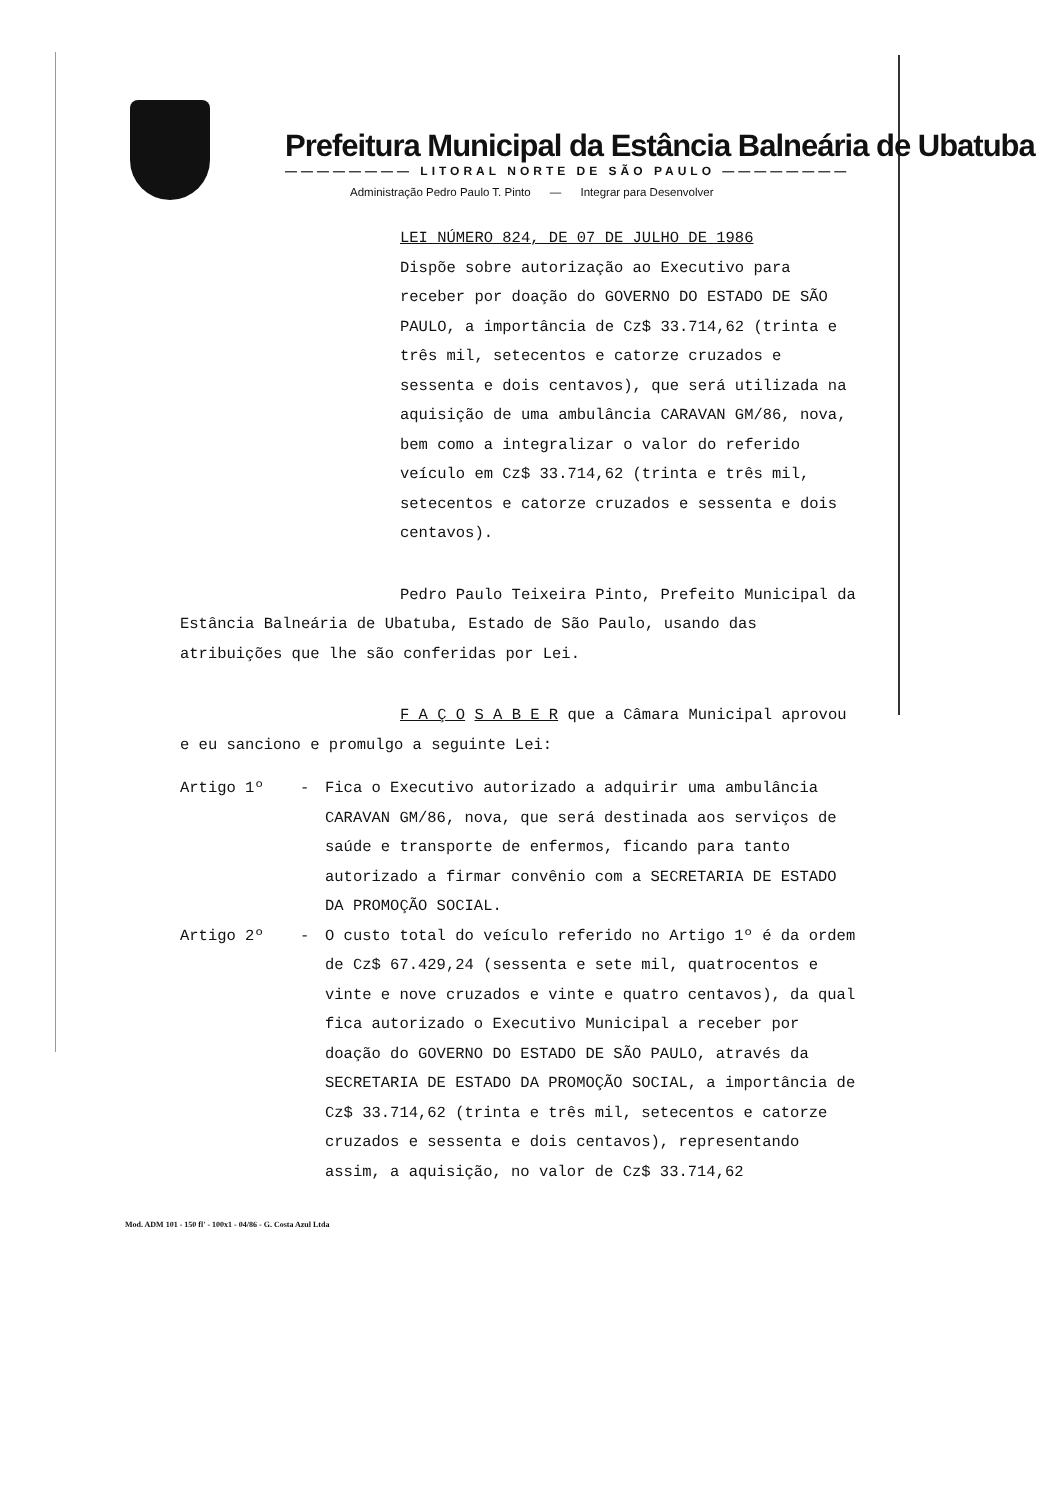Prefeitura Municipal da Estância Balneária de Ubatuba
———————— LITORAL NORTE DE SÃO PAULO ————————
Administração Pedro Paulo T. Pinto — Integrar para Desenvolver
LEI NÚMERO 824, DE 07 DE JULHO DE 1986
Dispõe sobre autorização ao Executivo para receber por doação do GOVERNO DO ESTADO DE SÃO PAULO, a importância de Cz$ 33.714,62 (trinta e três mil, setecentos e catorze cruzados e sessenta e dois centavos), que será utilizada na aquisição de uma ambulância CARAVAN GM/86, nova, bem como a integralizar o valor do referido veículo em Cz$ 33.714,62 (trinta e três mil, setecentos e catorze cruzados e sessenta e dois centavos).
Pedro Paulo Teixeira Pinto, Prefeito Municipal da Estância Balneária de Ubatuba, Estado de São Paulo, usando das atribuições que lhe são conferidas por Lei.
F A Ç O S A B E R que a Câmara Municipal aprovou e eu sanciono e promulgo a seguinte Lei:
Artigo 1º - Fica o Executivo autorizado a adquirir uma ambulância CARAVAN GM/86, nova, que será destinada aos serviços de saúde e transporte de enfermos, ficando para tanto autorizado a firmar convênio com a SECRETARIA DE ESTADO DA PROMOÇÃO SOCIAL.
Artigo 2º - O custo total do veículo referido no Artigo 1º é da ordem de Cz$ 67.429,24 (sessenta e sete mil, quatrocentos e vinte e nove cruzados e vinte e quatro centavos), da qual fica autorizado o Executivo Municipal a receber por doação do GOVERNO DO ESTADO DE SÃO PAULO, através da SECRETARIA DE ESTADO DA PROMOÇÃO SOCIAL, a importância de Cz$ 33.714,62 (trinta e três mil, setecentos e catorze cruzados e sessenta e dois centavos), representando assim, a aquisição, no valor de Cz$ 33.714,62
Mod. ADM 101 - 150 fl' - 100x1 - 04/86 - G. Costa Azul Ltda